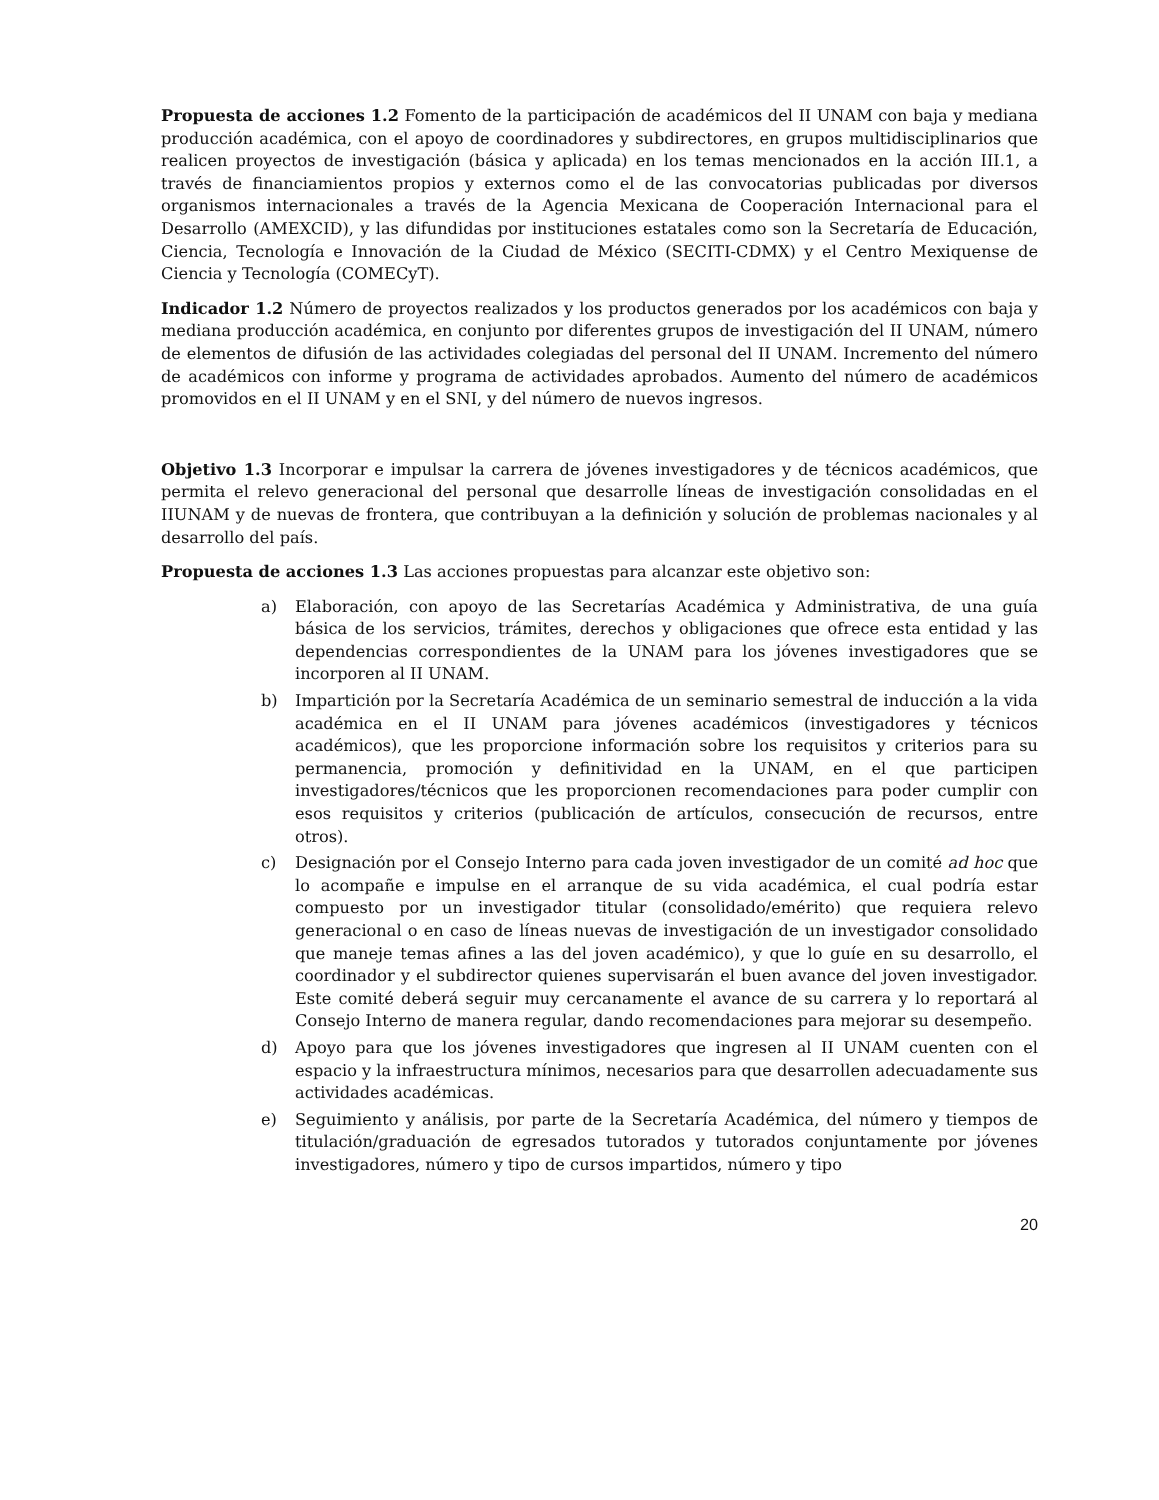Propuesta de acciones 1.2 Fomento de la participación de académicos del II UNAM con baja y mediana producción académica, con el apoyo de coordinadores y subdirectores, en grupos multidisciplinarios que realicen proyectos de investigación (básica y aplicada) en los temas mencionados en la acción III.1, a través de financiamientos propios y externos como el de las convocatorias publicadas por diversos organismos internacionales a través de la Agencia Mexicana de Cooperación Internacional para el Desarrollo (AMEXCID), y las difundidas por instituciones estatales como son la Secretaría de Educación, Ciencia, Tecnología e Innovación de la Ciudad de México (SECITI-CDMX) y el Centro Mexiquense de Ciencia y Tecnología (COMECyT).
Indicador 1.2 Número de proyectos realizados y los productos generados por los académicos con baja y mediana producción académica, en conjunto por diferentes grupos de investigación del II UNAM, número de elementos de difusión de las actividades colegiadas del personal del II UNAM. Incremento del número de académicos con informe y programa de actividades aprobados. Aumento del número de académicos promovidos en el II UNAM y en el SNI, y del número de nuevos ingresos.
Objetivo 1.3 Incorporar e impulsar la carrera de jóvenes investigadores y de técnicos académicos, que permita el relevo generacional del personal que desarrolle líneas de investigación consolidadas en el IIUNAM y de nuevas de frontera, que contribuyan a la definición y solución de problemas nacionales y al desarrollo del país.
Propuesta de acciones 1.3 Las acciones propuestas para alcanzar este objetivo son:
a) Elaboración, con apoyo de las Secretarías Académica y Administrativa, de una guía básica de los servicios, trámites, derechos y obligaciones que ofrece esta entidad y las dependencias correspondientes de la UNAM para los jóvenes investigadores que se incorporen al II UNAM.
b) Impartición por la Secretaría Académica de un seminario semestral de inducción a la vida académica en el II UNAM para jóvenes académicos (investigadores y técnicos académicos), que les proporcione información sobre los requisitos y criterios para su permanencia, promoción y definitividad en la UNAM, en el que participen investigadores/técnicos que les proporcionen recomendaciones para poder cumplir con esos requisitos y criterios (publicación de artículos, consecución de recursos, entre otros).
c) Designación por el Consejo Interno para cada joven investigador de un comité ad hoc que lo acompañe e impulse en el arranque de su vida académica, el cual podría estar compuesto por un investigador titular (consolidado/emérito) que requiera relevo generacional o en caso de líneas nuevas de investigación de un investigador consolidado que maneje temas afines a las del joven académico), y que lo guíe en su desarrollo, el coordinador y el subdirector quienes supervisarán el buen avance del joven investigador. Este comité deberá seguir muy cercanamente el avance de su carrera y lo reportará al Consejo Interno de manera regular, dando recomendaciones para mejorar su desempeño.
d) Apoyo para que los jóvenes investigadores que ingresen al II UNAM cuenten con el espacio y la infraestructura mínimos, necesarios para que desarrollen adecuadamente sus actividades académicas.
e) Seguimiento y análisis, por parte de la Secretaría Académica, del número y tiempos de titulación/graduación de egresados tutorados y tutorados conjuntamente por jóvenes investigadores, número y tipo de cursos impartidos, número y tipo
20